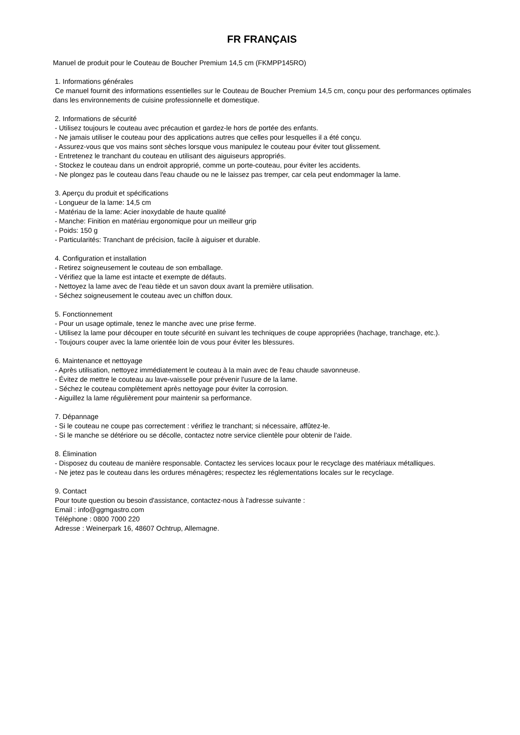FR FRANÇAIS
Manuel de produit pour le Couteau de Boucher Premium 14,5 cm (FKMPP145RO)
1. Informations générales
Ce manuel fournit des informations essentielles sur le Couteau de Boucher Premium 14,5 cm, conçu pour des performances optimales dans les environnements de cuisine professionnelle et domestique.
2. Informations de sécurité
- Utilisez toujours le couteau avec précaution et gardez-le hors de portée des enfants.
- Ne jamais utiliser le couteau pour des applications autres que celles pour lesquelles il a été conçu.
- Assurez-vous que vos mains sont sèches lorsque vous manipulez le couteau pour éviter tout glissement.
- Entretenez le tranchant du couteau en utilisant des aiguiseurs appropriés.
- Stockez le couteau dans un endroit approprié, comme un porte-couteau, pour éviter les accidents.
- Ne plongez pas le couteau dans l'eau chaude ou ne le laissez pas tremper, car cela peut endommager la lame.
3. Aperçu du produit et spécifications
- Longueur de la lame: 14,5 cm
- Matériau de la lame: Acier inoxydable de haute qualité
- Manche: Finition en matériau ergonomique pour un meilleur grip
- Poids: 150 g
- Particularités: Tranchant de précision, facile à aiguiser et durable.
4. Configuration et installation
- Retirez soigneusement le couteau de son emballage.
- Vérifiez que la lame est intacte et exempte de défauts.
- Nettoyez la lame avec de l'eau tiède et un savon doux avant la première utilisation.
- Séchez soigneusement le couteau avec un chiffon doux.
5. Fonctionnement
- Pour un usage optimale, tenez le manche avec une prise ferme.
- Utilisez la lame pour découper en toute sécurité en suivant les techniques de coupe appropriées (hachage, tranchage, etc.).
- Toujours couper avec la lame orientée loin de vous pour éviter les blessures.
6. Maintenance et nettoyage
- Après utilisation, nettoyez immédiatement le couteau à la main avec de l'eau chaude savonneuse.
- Évitez de mettre le couteau au lave-vaisselle pour prévenir l'usure de la lame.
- Séchez le couteau complètement après nettoyage pour éviter la corrosion.
- Aiguillez la lame régulièrement pour maintenir sa performance.
7. Dépannage
- Si le couteau ne coupe pas correctement : vérifiez le tranchant; si nécessaire, affûtez-le.
- Si le manche se détériore ou se décolle, contactez notre service clientèle pour obtenir de l'aide.
8. Élimination
- Disposez du couteau de manière responsable. Contactez les services locaux pour le recyclage des matériaux métalliques.
- Ne jetez pas le couteau dans les ordures ménagères; respectez les réglementations locales sur le recyclage.
9. Contact
Pour toute question ou besoin d'assistance, contactez-nous à l'adresse suivante :
Email : info@ggmgastro.com
Téléphone : 0800 7000 220
Adresse : Weinerpark 16, 48607 Ochtrup, Allemagne.